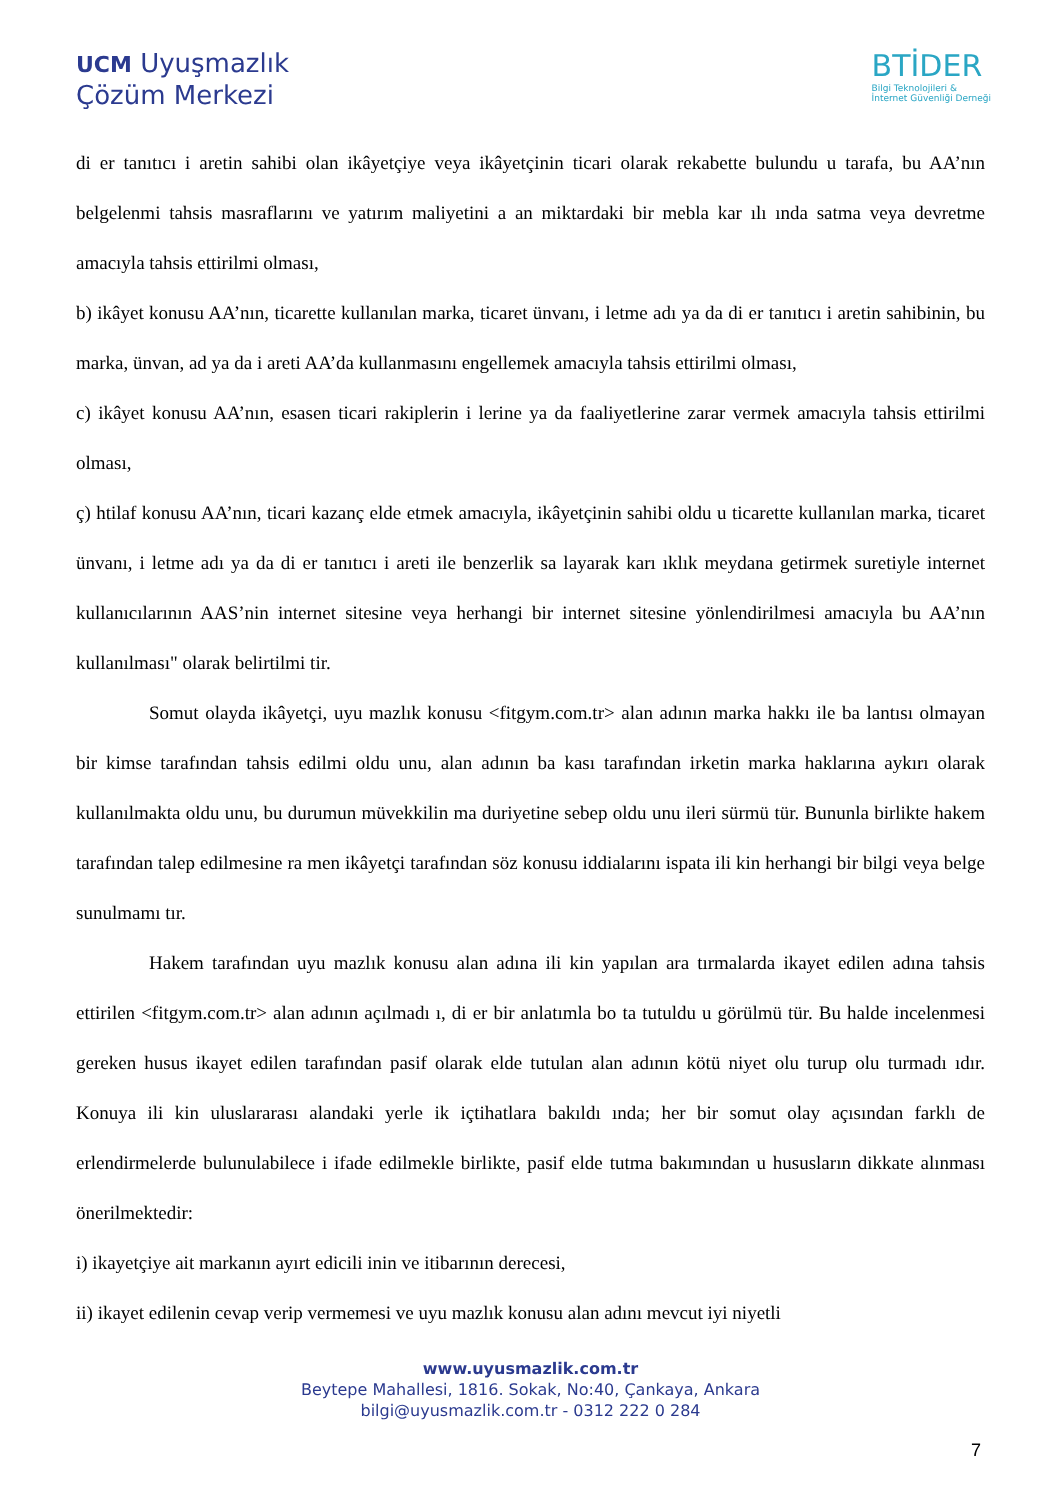UCM Uyuşmazlık
Çözüm Merkezi
BTİDER
Bilgi Teknolojileri &
İnternet Güvenliği Derneği
di er tanıtıcı i aretin sahibi olan ikâyetçiye veya ikâyetçinin ticari olarak rekabette bulundu u tarafa, bu AA’nın belgelenmi tahsis masraflarını ve yatırım maliyetini a an miktardaki bir mebla kar ılı ında satma veya devretme amacıyla tahsis ettirilmi olması,
b) ikâyet konusu AA’nın, ticarette kullanılan marka, ticaret ünvanı, i letme adı ya da di er tanıtıcı i aretin sahibinin, bu marka, ünvan, ad ya da i areti AA’da kullanmasını engellemek amacıyla tahsis ettirilmi olması,
c) ikâyet konusu AA’nın, esasen ticari rakiplerin i lerine ya da faaliyetlerine zarar vermek amacıyla tahsis ettirilmi olması,
ç) htilaf konusu AA’nın, ticari kazanç elde etmek amacıyla, ikâyetçinin sahibi oldu u ticarette kullanılan marka, ticaret ünvanı, i letme adı ya da di er tanıtıcı i areti ile benzerlik sa layarak karı ıklık meydana getirmek suretiyle internet kullanıcılarının AAS’nin internet sitesine veya herhangi bir internet sitesine yönlendirilmesi amacıyla bu AA’nın kullanılması" olarak belirtilmi tir.
Somut olayda ikâyetçi, uyu mazlık konusu <fitgym.com.tr> alan adının marka hakkı ile ba lantısı olmayan bir kimse tarafından tahsis edilmi oldu unu, alan adının ba kası tarafından irketin marka haklarına aykırı olarak kullanılmakta oldu unu, bu durumun müvekkilin ma duriyetine sebep oldu unu ileri sürmü tür. Bununla birlikte hakem tarafından talep edilmesine ra men ikâyetçi tarafından söz konusu iddialarını ispata ili kin herhangi bir bilgi veya belge sunulmamı tır.
Hakem tarafından uyu mazlık konusu alan adına ili kin yapılan ara tırmalarda ikayet edilen adına tahsis ettirilen <fitgym.com.tr> alan adının açılmadı ı, di er bir anlatımla bo ta tutuldu u görülmü tür. Bu halde incelenmesi gereken husus ikayet edilen tarafından pasif olarak elde tutulan alan adının kötü niyet olu turup olu turmadı ıdır. Konuya ili kin uluslararası alandaki yerle ik içtihatlara bakıldı ında; her bir somut olay açısından farklı de erlendirmelerde bulunulabilece i ifade edilmekle birlikte, pasif elde tutma bakımından u hususların dikkate alınması önerilmektedir:
i) ikayetçiye ait markanın ayırt edicili inin ve itibarının derecesi,
ii) ikayet edilenin cevap verip vermemesi ve uyu mazlık konusu alan adını mevcut iyi niyetli
www.uyusmazlik.com.tr
Beytepe Mahallesi, 1816. Sokak, No:40, Çankaya, Ankara
bilgi@uyusmazlik.com.tr - 0312 222 0 284
7